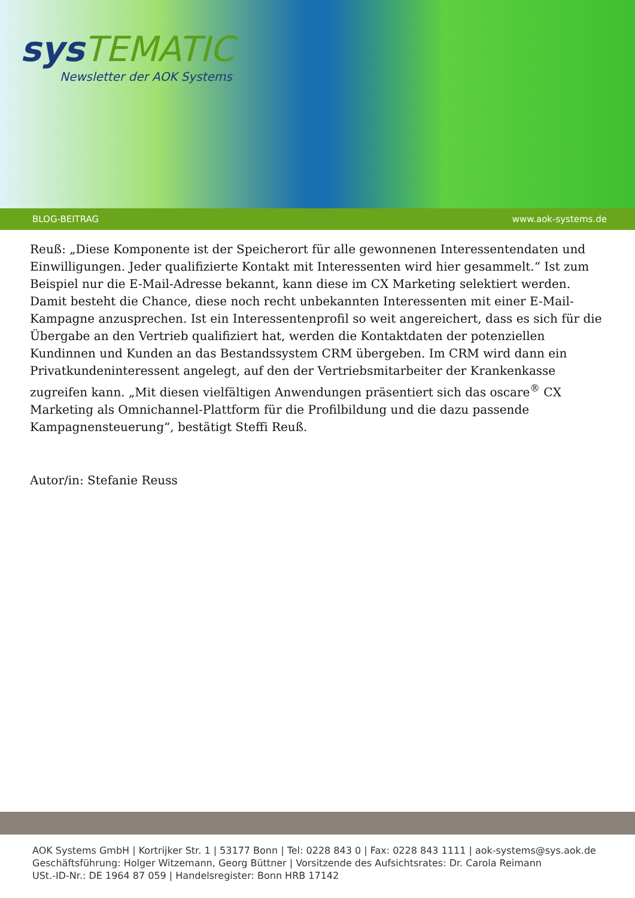sys TEMATIC
Newsletter der AOK Systems
BLOG-BEITRAG www.aok-systems.de
Reuß: „Diese Komponente ist der Speicherort für alle gewonnenen Interessentendaten und Einwilligungen. Jeder qualifizierte Kontakt mit Interessenten wird hier gesammelt.“ Ist zum Beispiel nur die E-Mail-Adresse bekannt, kann diese im CX Marketing selektiert werden. Damit besteht die Chance, diese noch recht unbekannten Interessenten mit einer E-Mail-Kampagne anzusprechen. Ist ein Interessentenprofil so weit angereichert, dass es sich für die Übergabe an den Vertrieb qualifiziert hat, werden die Kontaktdaten der potenziellen Kundinnen und Kunden an das Bestandssystem CRM übergeben. Im CRM wird dann ein Privatkundeninteressent angelegt, auf den der Vertriebsmitarbeiter der Krankenkasse zugreifen kann. „Mit diesen vielfältigen Anwendungen präsentiert sich das oscare<sup>®</sup> CX Marketing als Omnichannel-Plattform für die Profilbildung und die dazu passende Kampagnensteuerung“, bestätigt Steffi Reuß.
Autor/in: Stefanie Reuss
AOK Systems GmbH | Kortrijker Str. 1 | 53177 Bonn | Tel: 0228 843 0 | Fax: 0228 843 1111 | aok-systems@sys.aok.de
Geschäftsführung: Holger Witzemann, Georg Büttner | Vorsitzende des Aufsichtsrates: Dr. Carola Reimann
USt.-ID-Nr.: DE 1964 87 059 | Handelsregister: Bonn HRB 17142